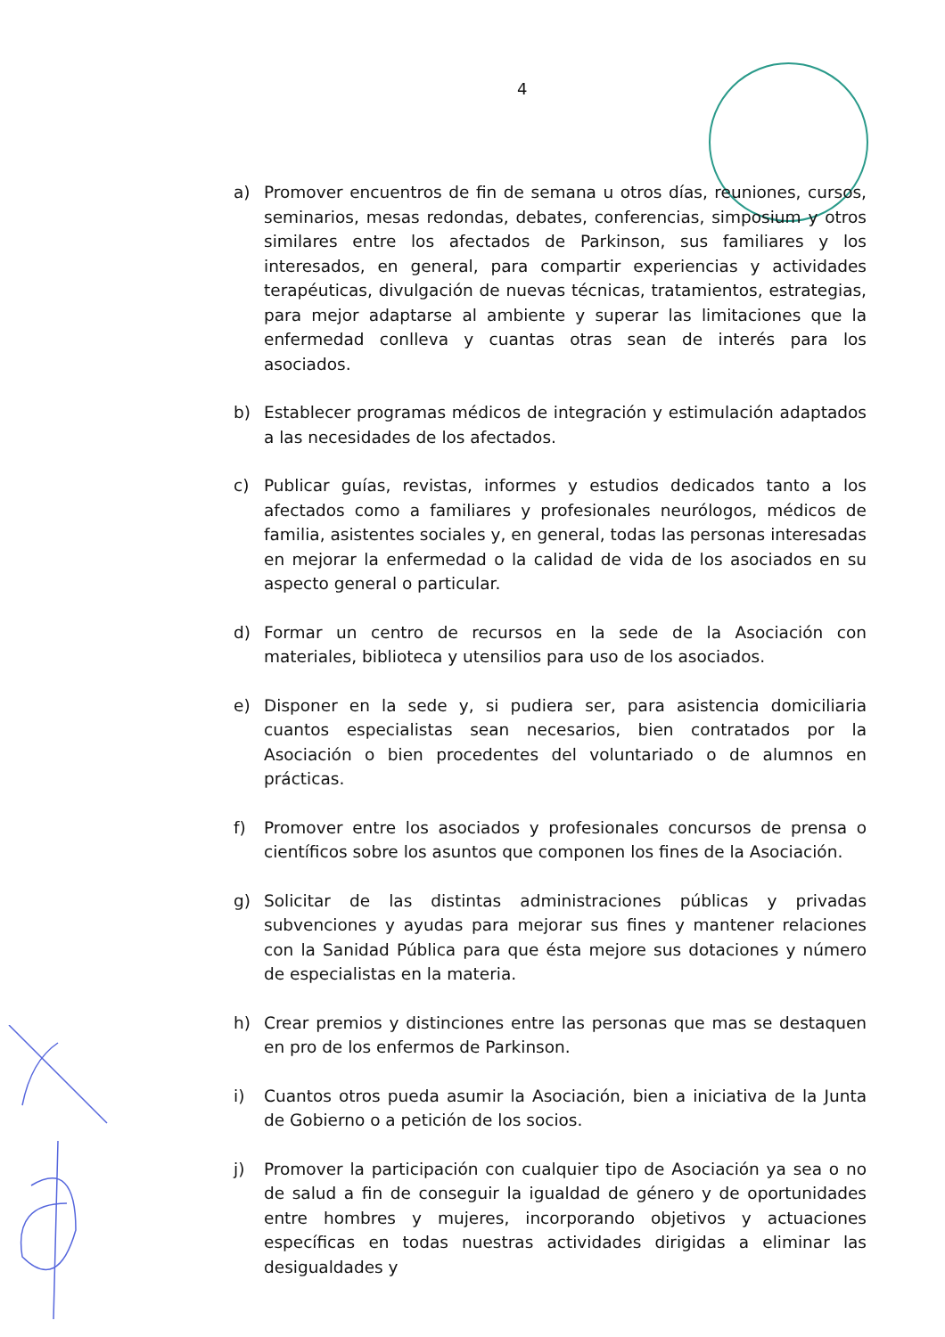4
a) Promover encuentros de fin de semana u otros días, reuniones, cursos, seminarios, mesas redondas, debates, conferencias, simposium y otros similares entre los afectados de Parkinson, sus familiares y los interesados, en general, para compartir experiencias y actividades terapéuticas, divulgación de nuevas técnicas, tratamientos, estrategias, para mejor adaptarse al ambiente y superar las limitaciones que la enfermedad conlleva y cuantas otras sean de interés para los asociados.
b) Establecer programas médicos de integración y estimulación adaptados a las necesidades de los afectados.
c) Publicar guías, revistas, informes y estudios dedicados tanto a los afectados como a familiares y profesionales neurólogos, médicos de familia, asistentes sociales y, en general, todas las personas interesadas en mejorar la enfermedad o la calidad de vida de los asociados en su aspecto general o particular.
d) Formar un centro de recursos en la sede de la Asociación con materiales, biblioteca y utensilios para uso de los asociados.
e) Disponer en la sede y, si pudiera ser, para asistencia domiciliaria cuantos especialistas sean necesarios, bien contratados por la Asociación o bien procedentes del voluntariado o de alumnos en prácticas.
f) Promover entre los asociados y profesionales concursos de prensa o científicos sobre los asuntos que componen los fines de la Asociación.
g) Solicitar de las distintas administraciones públicas y privadas subvenciones y ayudas para mejorar sus fines y mantener relaciones con la Sanidad Pública para que ésta mejore sus dotaciones y número de especialistas en la materia.
h) Crear premios y distinciones entre las personas que mas se destaquen en pro de los enfermos de Parkinson.
i) Cuantos otros pueda asumir la Asociación, bien a iniciativa de la Junta de Gobierno o a petición de los socios.
j) Promover la participación con cualquier tipo de Asociación ya sea o no de salud a fin de conseguir la igualdad de género y de oportunidades entre hombres y mujeres, incorporando objetivos y actuaciones específicas en todas nuestras actividades dirigidas a eliminar las desigualdades y